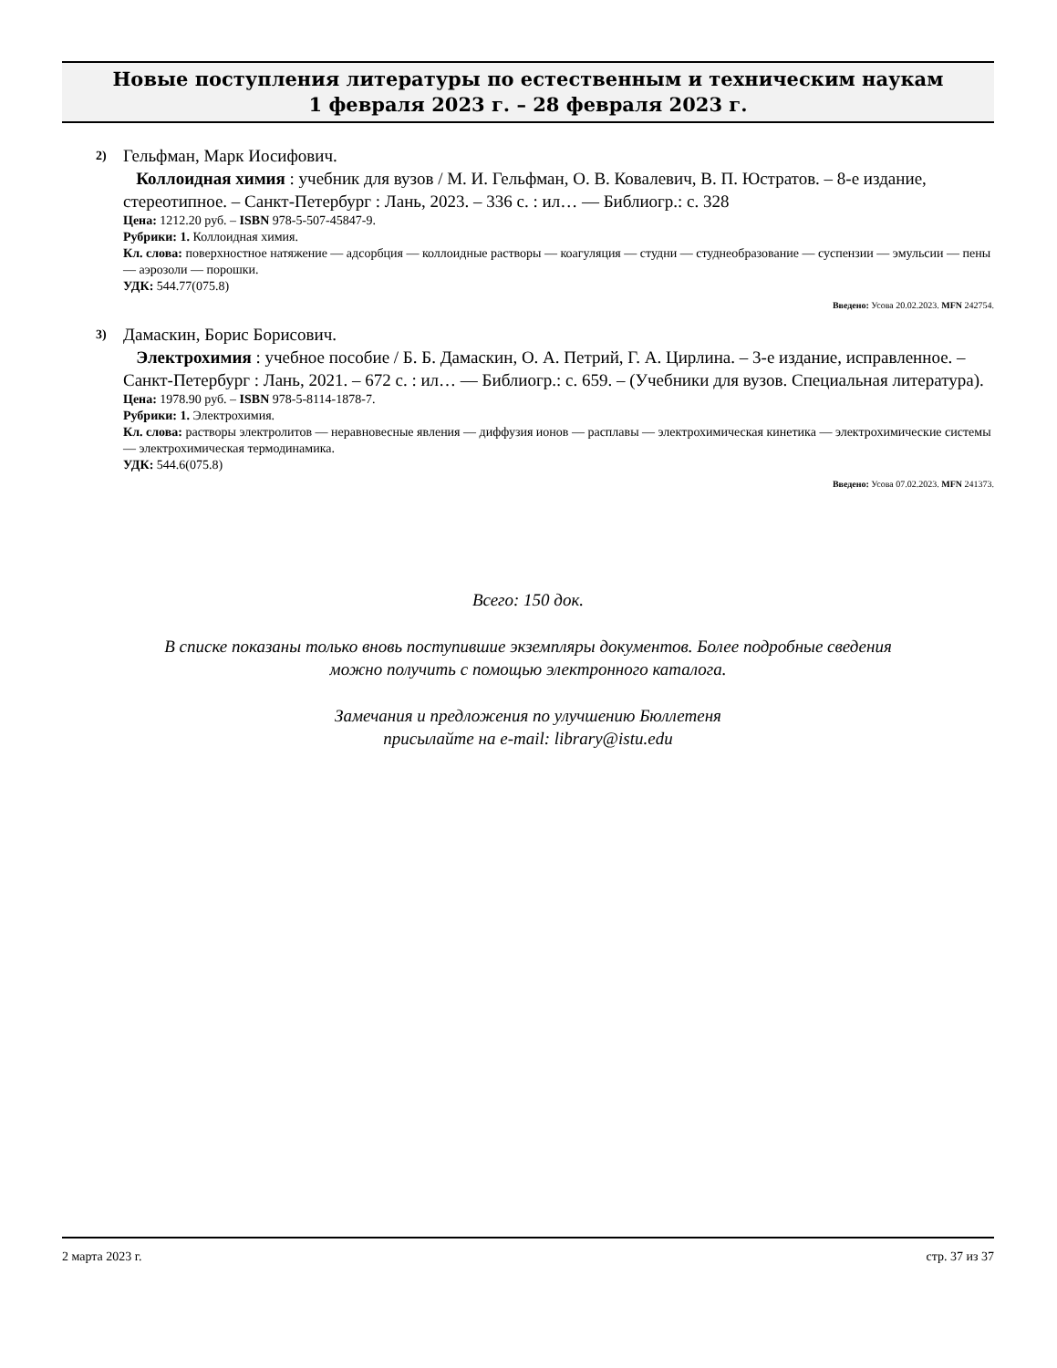Новые поступления литературы по естественным и техническим наукам
1 февраля 2023 г. – 28 февраля 2023 г.
2) Гельфман, Марк Иосифович.
Коллоидная химия : учебник для вузов / М. И. Гельфман, О. В. Ковалевич, В. П. Юстратов. – 8-е издание, стереотипное. – Санкт-Петербург : Лань, 2023. – 336 с. : ил… — Библиогр.: с. 328
Цена: 1212.20 руб. – ISBN 978-5-507-45847-9.
Рубрики: 1. Коллоидная химия.
Кл. слова: поверхностное натяжение — адсорбция — коллоидные растворы — коагуляция — студни — студнеобразование — суспензии — эмульсии — пены — аэрозоли — порошки.
УДК: 544.77(075.8)
Введено: Усова 20.02.2023. MFN 242754.
3) Дамаскин, Борис Борисович.
Электрохимия : учебное пособие / Б. Б. Дамаскин, О. А. Петрий, Г. А. Цирлина. – 3-е издание, исправленное. – Санкт-Петербург : Лань, 2021. – 672 с. : ил… — Библиогр.: с. 659. – (Учебники для вузов. Специальная литература).
Цена: 1978.90 руб. – ISBN 978-5-8114-1878-7.
Рубрики: 1. Электрохимия.
Кл. слова: растворы электролитов — неравновесные явления — диффузия ионов — расплавы — электрохимическая кинетика — электрохимические системы — электрохимическая термодинамика.
УДК: 544.6(075.8)
Введено: Усова 07.02.2023. MFN 241373.
Всего: 150 док.
В списке показаны только вновь поступившие экземпляры документов. Более подробные сведения
можно получить с помощью электронного каталога.
Замечания и предложения по улучшению Бюллетеня
присылайте на e-mail: library@istu.edu
2 марта 2023 г. стр. 37 из 37